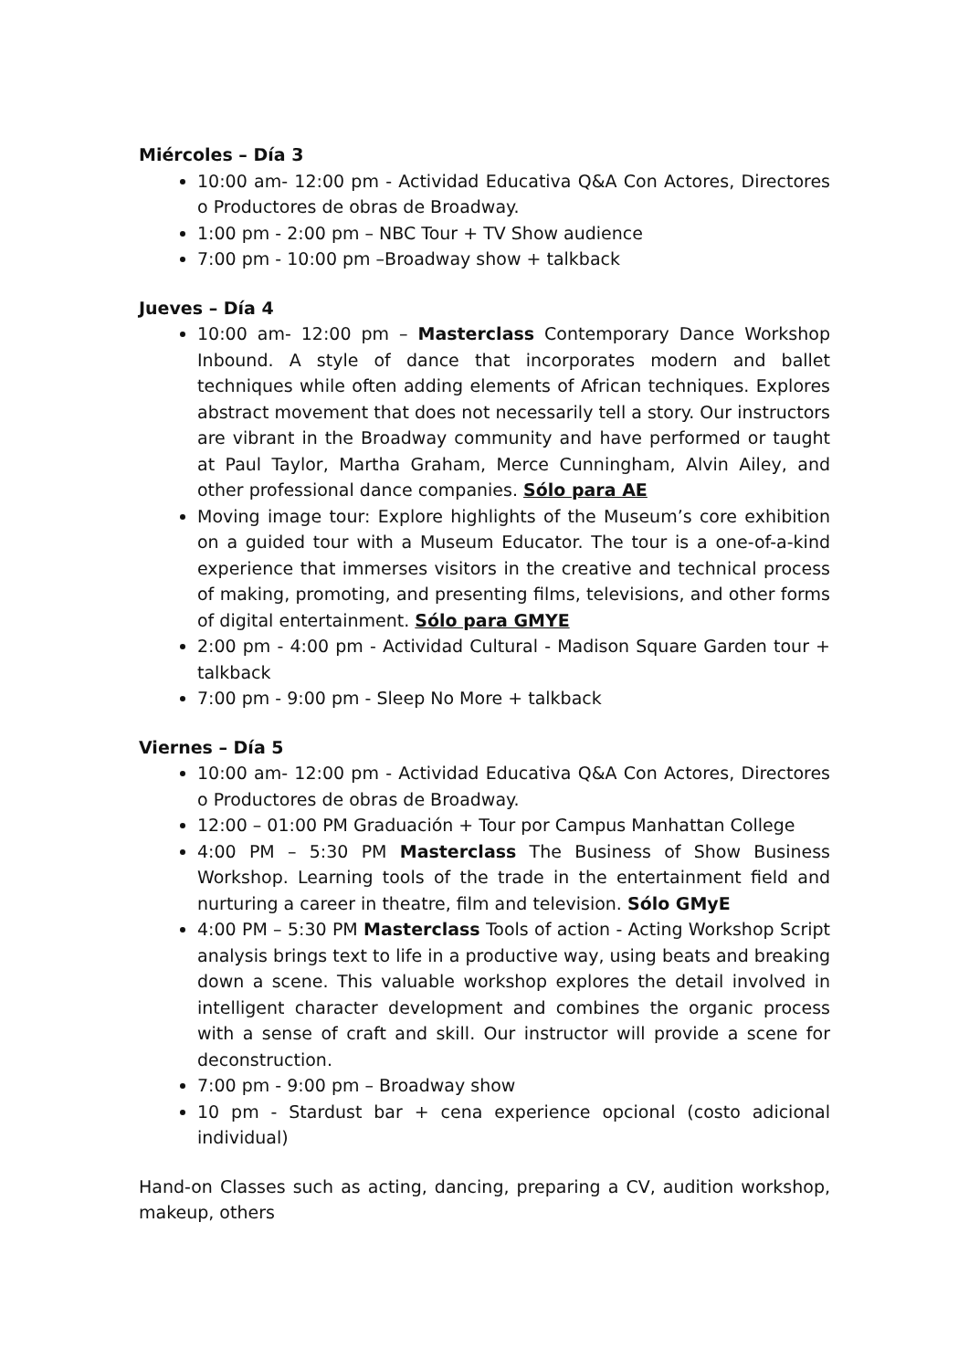Miércoles – Día 3
10:00 am- 12:00 pm - Actividad Educativa Q&A Con Actores, Directores o Productores de obras de Broadway.
1:00 pm - 2:00 pm – NBC Tour + TV Show audience
7:00 pm - 10:00 pm –Broadway show + talkback
Jueves – Día 4
10:00 am- 12:00 pm – Masterclass Contemporary Dance Workshop Inbound. A style of dance that incorporates modern and ballet techniques while often adding elements of African techniques. Explores abstract movement that does not necessarily tell a story. Our instructors are vibrant in the Broadway community and have performed or taught at Paul Taylor, Martha Graham, Merce Cunningham, Alvin Ailey, and other professional dance companies. Sólo para AE
Moving image tour: Explore highlights of the Museum’s core exhibition on a guided tour with a Museum Educator. The tour is a one-of-a-kind experience that immerses visitors in the creative and technical process of making, promoting, and presenting films, televisions, and other forms of digital entertainment. Sólo para GMYE
2:00 pm - 4:00 pm - Actividad Cultural - Madison Square Garden tour + talkback
7:00 pm - 9:00 pm - Sleep No More + talkback
Viernes – Día 5
10:00 am- 12:00 pm - Actividad Educativa Q&A Con Actores, Directores o Productores de obras de Broadway.
12:00 – 01:00 PM Graduación + Tour por Campus Manhattan College
4:00 PM – 5:30 PM Masterclass The Business of Show Business Workshop. Learning tools of the trade in the entertainment field and nurturing a career in theatre, film and television. Sólo GMyE
4:00 PM – 5:30 PM Masterclass Tools of action - Acting Workshop Script analysis brings text to life in a productive way, using beats and breaking down a scene. This valuable workshop explores the detail involved in intelligent character development and combines the organic process with a sense of craft and skill. Our instructor will provide a scene for deconstruction.
7:00 pm - 9:00 pm – Broadway show
10 pm - Stardust bar + cena experience opcional (costo adicional individual)
Hand-on Classes such as acting, dancing, preparing a CV, audition workshop, makeup, others